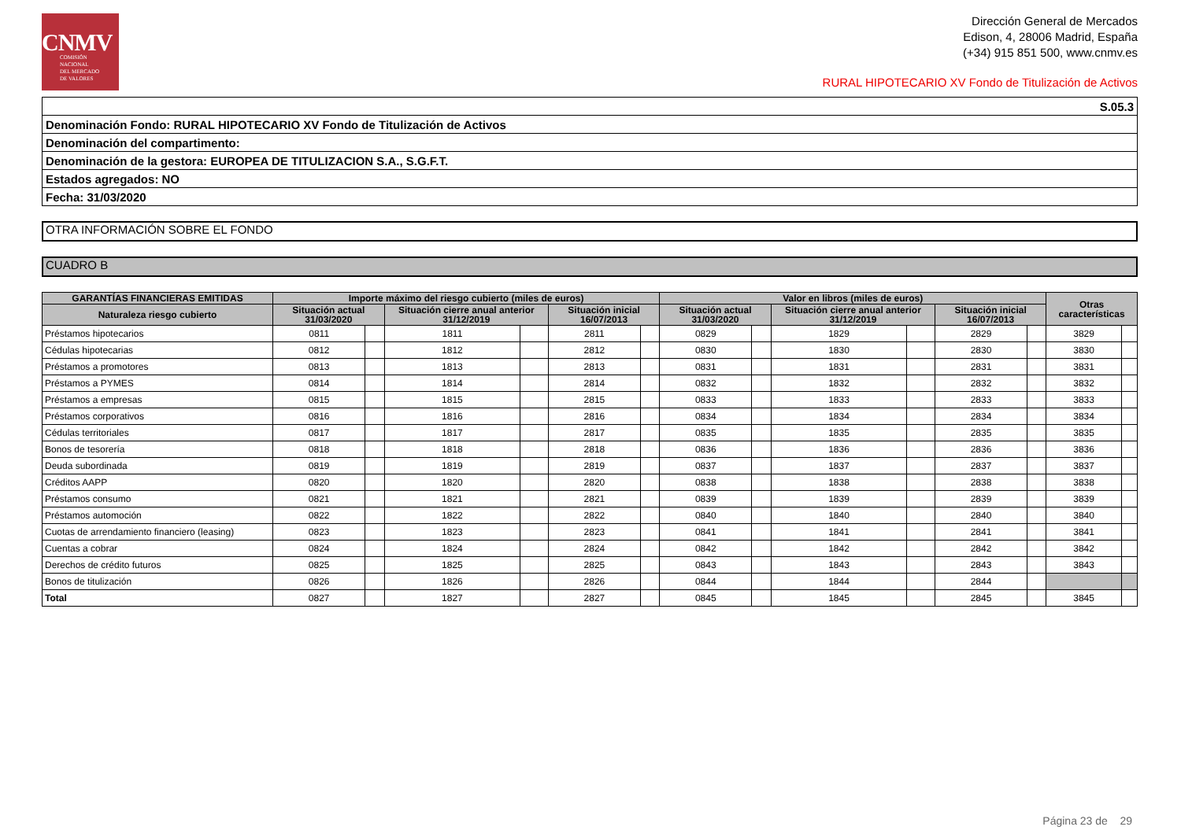CNMV
COMISIÓN
NACIONAL
DEL MERCADO
DE VALORES
Dirección General de Mercados
Edison, 4, 28006 Madrid, España
(+34) 915 851 500, www.cnmv.es
RURAL HIPOTECARIO XV Fondo de Titulización de Activos
| S.05.3 |
| Denominación Fondo: RURAL HIPOTECARIO XV Fondo de Titulización de Activos |
| Denominación del compartimento: |
| Denominación de la gestora: EUROPEA DE TITULIZACION S.A., S.G.F.T. |
| Estados agregados: NO |
| Fecha: 31/03/2020 |
OTRA INFORMACIÓN SOBRE EL FONDO
CUADRO B
| GARANTÍAS FINANCIERAS EMITIDAS | Importe máximo del riesgo cubierto (miles de euros) | | | | | | Valor en libros (miles de euros) | | | | | | Otras características | |
| --- | --- | --- | --- | --- | --- | --- | --- | --- | --- | --- | --- | --- | --- | --- |
| Naturaleza riesgo cubierto | Situación actual 31/03/2020 | | Situación cierre anual anterior 31/12/2019 | | Situación inicial 16/07/2013 | | Situación actual 31/03/2020 | | Situación cierre anual anterior 31/12/2019 | | Situación inicial 16/07/2013 | | | |
| Préstamos hipotecarios | 0811 | | 1811 | | 2811 | | 0829 | | 1829 | | 2829 | | 3829 | |
| Cédulas hipotecarias | 0812 | | 1812 | | 2812 | | 0830 | | 1830 | | 2830 | | 3830 | |
| Préstamos a promotores | 0813 | | 1813 | | 2813 | | 0831 | | 1831 | | 2831 | | 3831 | |
| Préstamos a PYMES | 0814 | | 1814 | | 2814 | | 0832 | | 1832 | | 2832 | | 3832 | |
| Préstamos a empresas | 0815 | | 1815 | | 2815 | | 0833 | | 1833 | | 2833 | | 3833 | |
| Préstamos corporativos | 0816 | | 1816 | | 2816 | | 0834 | | 1834 | | 2834 | | 3834 | |
| Cédulas territoriales | 0817 | | 1817 | | 2817 | | 0835 | | 1835 | | 2835 | | 3835 | |
| Bonos de tesorería | 0818 | | 1818 | | 2818 | | 0836 | | 1836 | | 2836 | | 3836 | |
| Deuda subordinada | 0819 | | 1819 | | 2819 | | 0837 | | 1837 | | 2837 | | 3837 | |
| Créditos AAPP | 0820 | | 1820 | | 2820 | | 0838 | | 1838 | | 2838 | | 3838 | |
| Préstamos consumo | 0821 | | 1821 | | 2821 | | 0839 | | 1839 | | 2839 | | 3839 | |
| Préstamos automoción | 0822 | | 1822 | | 2822 | | 0840 | | 1840 | | 2840 | | 3840 | |
| Cuotas de arrendamiento financiero (leasing) | 0823 | | 1823 | | 2823 | | 0841 | | 1841 | | 2841 | | 3841 | |
| Cuentas a cobrar | 0824 | | 1824 | | 2824 | | 0842 | | 1842 | | 2842 | | 3842 | |
| Derechos de crédito futuros | 0825 | | 1825 | | 2825 | | 0843 | | 1843 | | 2843 | | 3843 | |
| Bonos de titulización | 0826 | | 1826 | | 2826 | | 0844 | | 1844 | | 2844 | | | |
| Total | 0827 | | 1827 | | 2827 | | 0845 | | 1845 | | 2845 | | 3845 | |
Página 23 de 29